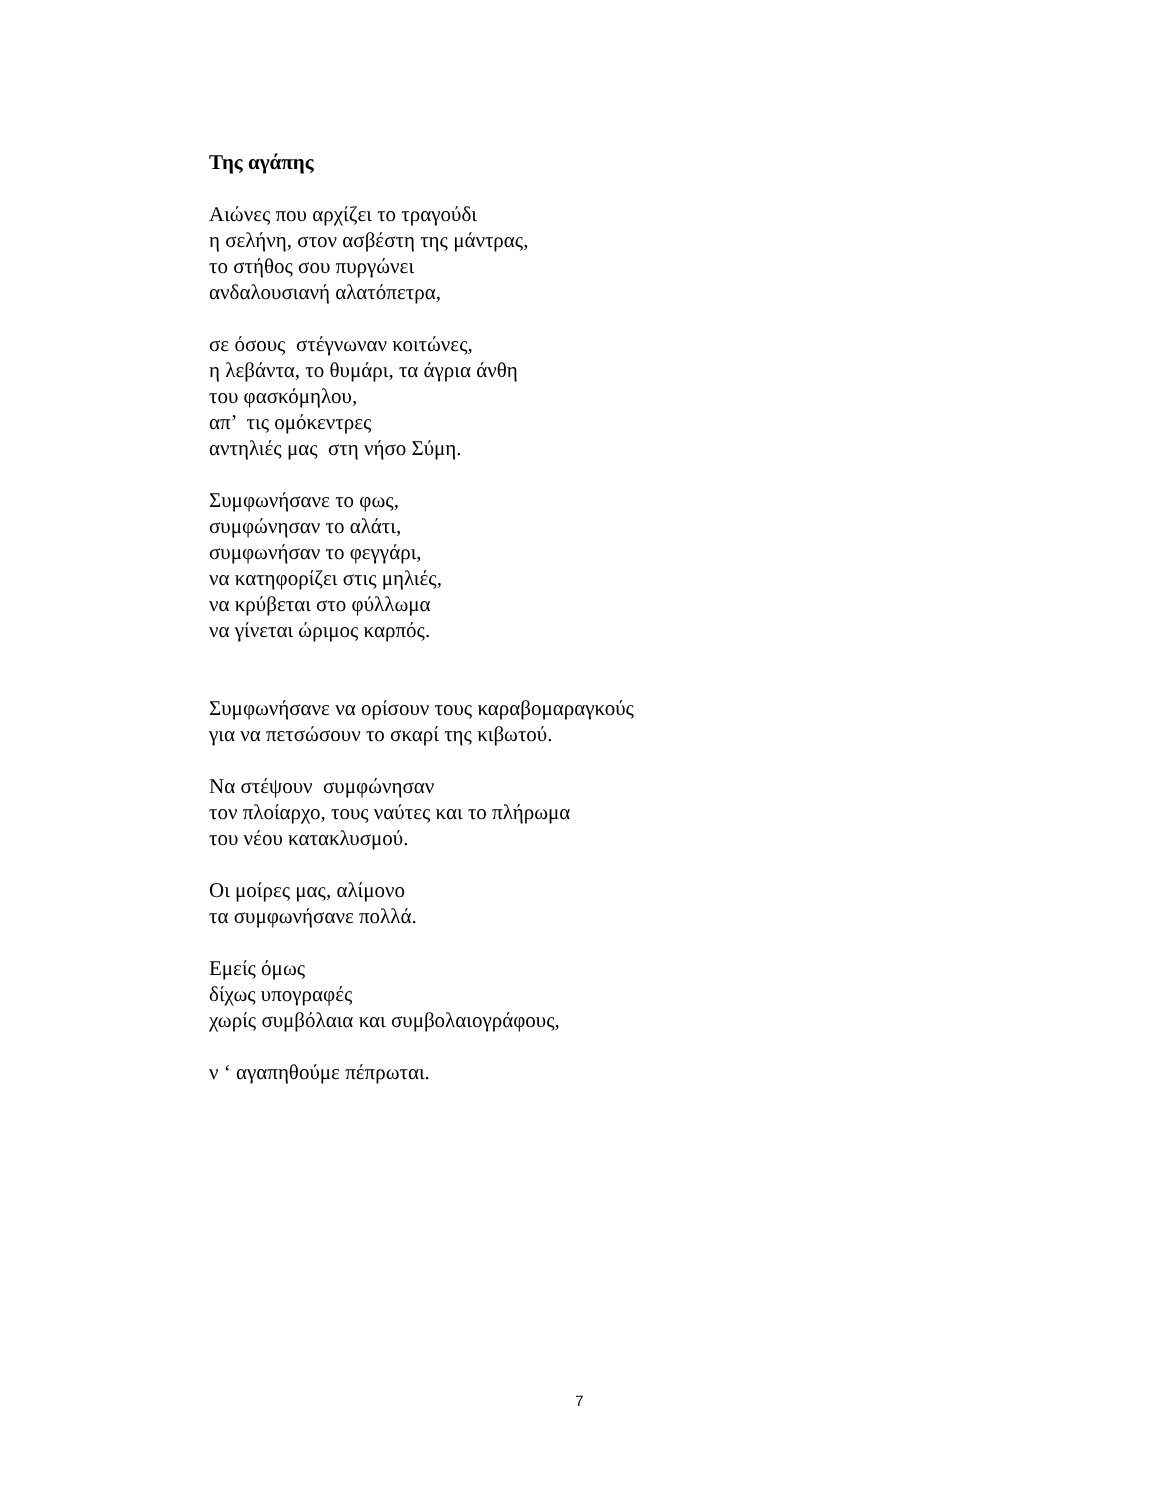Της αγάπης
Αιώνες που αρχίζει το τραγούδι
η σελήνη, στον ασβέστη της μάντρας,
το στήθος σου πυργώνει
ανδαλουσιανή αλατόπετρα,
σε όσους στέγνωναν κοιτώνες,
η λεβάντα, το θυμάρι, τα άγρια άνθη
του φασκόμηλου,
απ’ τις ομόκεντρες
αντηλιές μας στη νήσο Σύμη.
Συμφωνήσανε το φως,
συμφώνησαν το αλάτι,
συμφωνήσαν το φεγγάρι,
να κατηφορίζει στις μηλιές,
να κρύβεται στο φύλλωμα
να γίνεται ώριμος καρπός.
Συμφωνήσανε να ορίσουν τους καραβομαραγκούς
για να πετσώσουν το σκαρί της κιβωτού.
Να στέψουν συμφώνησαν
τον πλοίαρχο, τους ναύτες και το πλήρωμα
του νέου κατακλυσμού.
Οι μοίρες μας, αλίμονο
τα συμφωνήσανε πολλά.
Εμείς όμως
δίχως υπογραφές
χωρίς συμβόλαια και συμβολαιογράφους,
ν ‘ αγαπηθούμε πέπρωται.
7